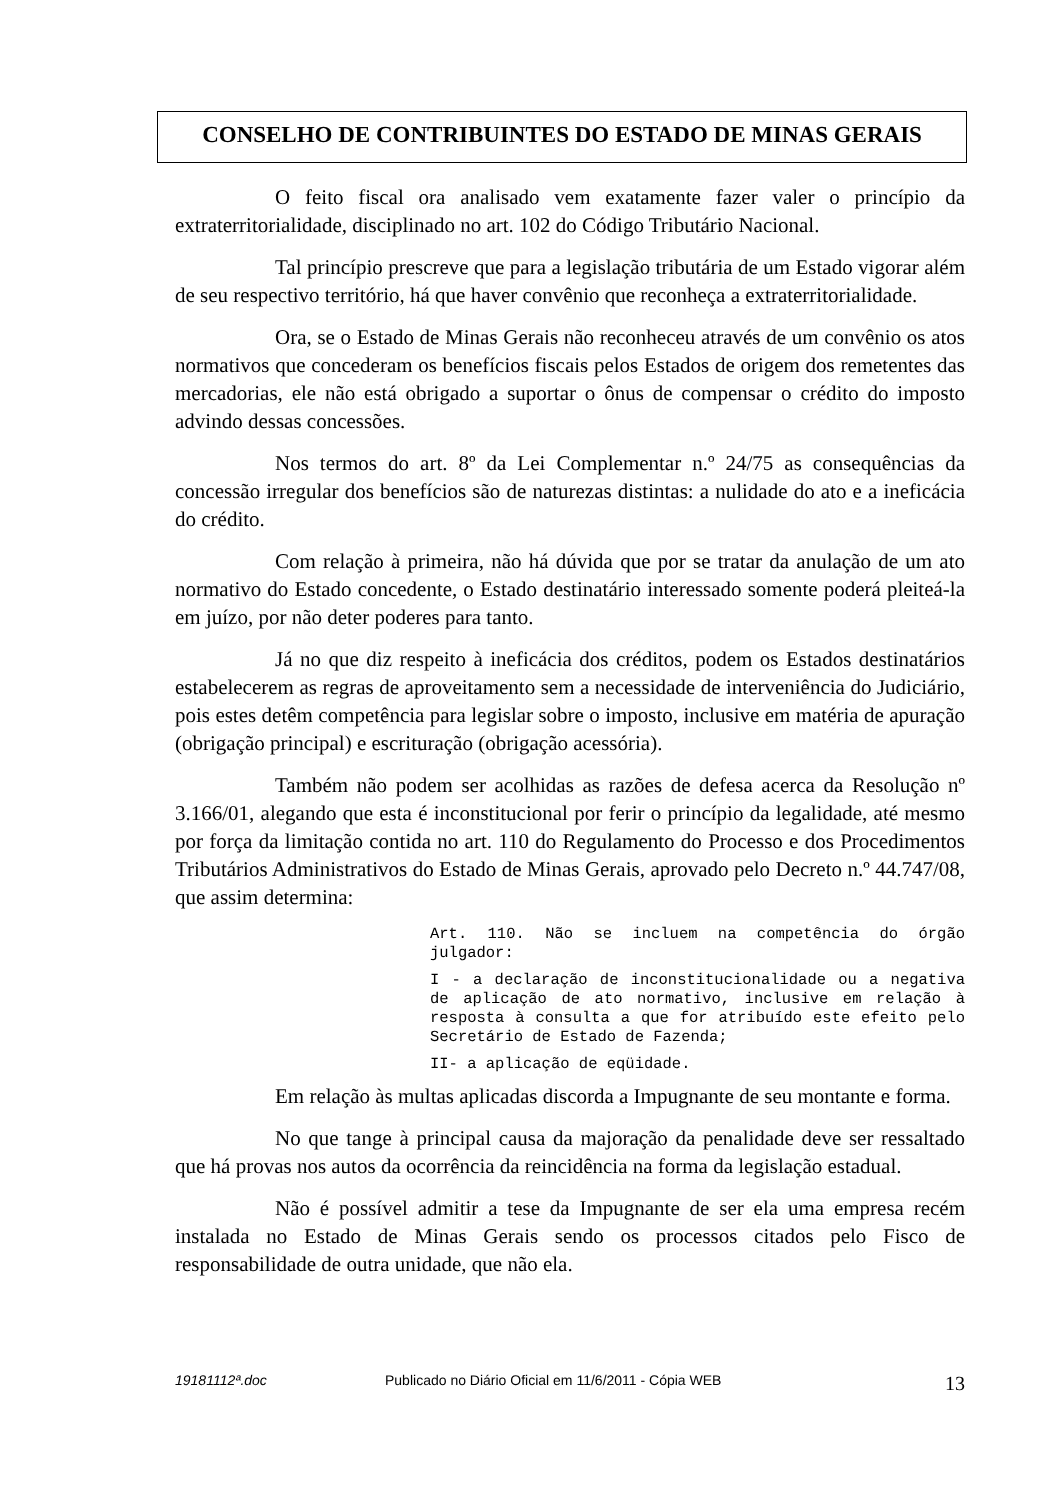CONSELHO DE CONTRIBUINTES DO ESTADO DE MINAS GERAIS
O feito fiscal ora analisado vem exatamente fazer valer o princípio da extraterritorialidade, disciplinado no art. 102 do Código Tributário Nacional.
Tal princípio prescreve que para a legislação tributária de um Estado vigorar além de seu respectivo território, há que haver convênio que reconheça a extraterritorialidade.
Ora, se o Estado de Minas Gerais não reconheceu através de um convênio os atos normativos que concederam os benefícios fiscais pelos Estados de origem dos remetentes das mercadorias, ele não está obrigado a suportar o ônus de compensar o crédito do imposto advindo dessas concessões.
Nos termos do art. 8º da Lei Complementar n.º 24/75 as consequências da concessão irregular dos benefícios são de naturezas distintas: a nulidade do ato e a ineficácia do crédito.
Com relação à primeira, não há dúvida que por se tratar da anulação de um ato normativo do Estado concedente, o Estado destinatário interessado somente poderá pleiteá-la em juízo, por não deter poderes para tanto.
Já no que diz respeito à ineficácia dos créditos, podem os Estados destinatários estabelecerem as regras de aproveitamento sem a necessidade de interveniência do Judiciário, pois estes detêm competência para legislar sobre o imposto, inclusive em matéria de apuração (obrigação principal) e escrituração (obrigação acessória).
Também não podem ser acolhidas as razões de defesa acerca da Resolução nº 3.166/01, alegando que esta é inconstitucional por ferir o princípio da legalidade, até mesmo por força da limitação contida no art. 110 do Regulamento do Processo e dos Procedimentos Tributários Administrativos do Estado de Minas Gerais, aprovado pelo Decreto n.º 44.747/08, que assim determina:
Art. 110. Não se incluem na competência do órgão julgador:
I - a declaração de inconstitucionalidade ou a negativa de aplicação de ato normativo, inclusive em relação à resposta à consulta a que for atribuído este efeito pelo Secretário de Estado de Fazenda;
II- a aplicação de eqüidade.
Em relação às multas aplicadas discorda a Impugnante de seu montante e forma.
No que tange à principal causa da majoração da penalidade deve ser ressaltado que há provas nos autos da ocorrência da reincidência na forma da legislação estadual.
Não é possível admitir a tese da Impugnante de ser ela uma empresa recém instalada no Estado de Minas Gerais sendo os processos citados pelo Fisco de responsabilidade de outra unidade, que não ela.
19181112ª.doc Publicado no Diário Oficial em 11/6/2011 - Cópia WEB 13